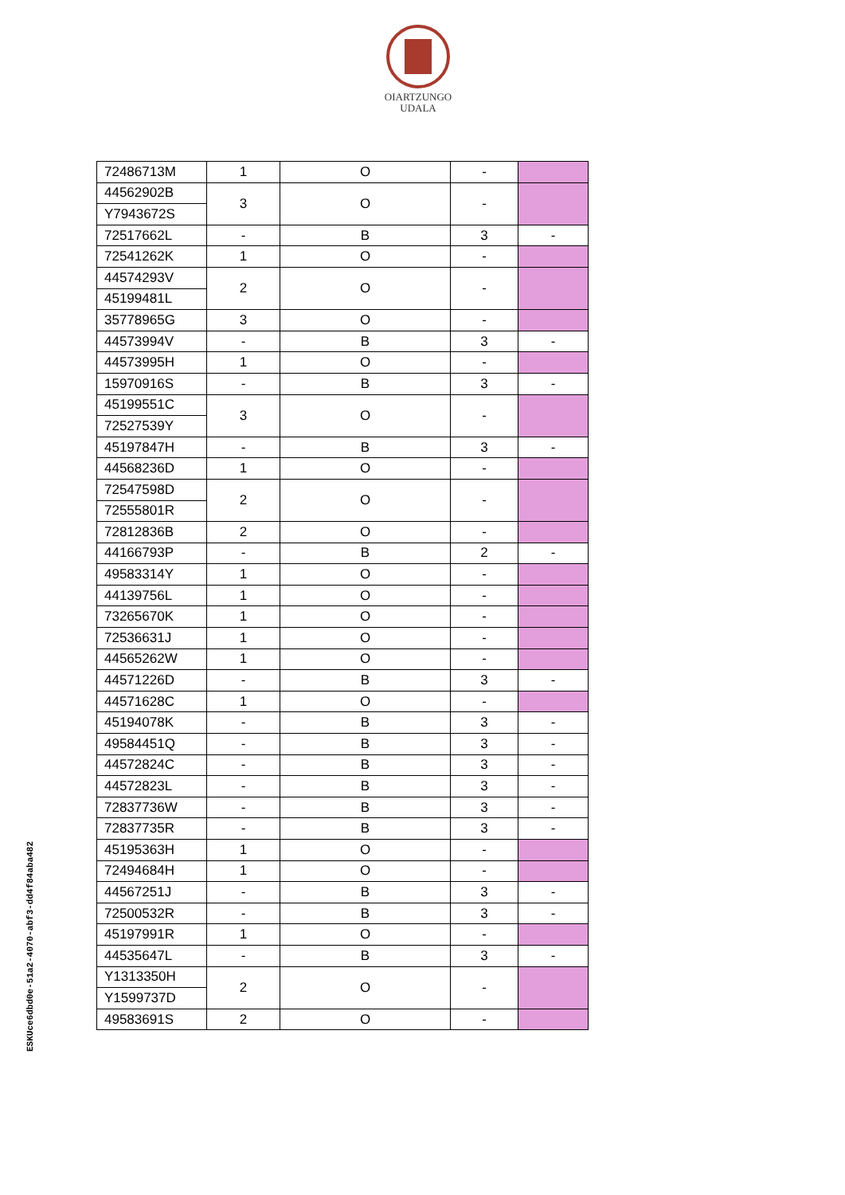OIARTZUNGO
UDALA
| 72486713M | 1 | O | - | |
| 44562902B | 3 | O | - | |
| Y7943672S | | | | |
| 72517662L | - | B | 3 | - |
| 72541262K | 1 | O | - | |
| 44574293V | 2 | O | - | |
| 45199481L | | | | |
| 35778965G | 3 | O | - | |
| 44573994V | - | B | 3 | - |
| 44573995H | 1 | O | - | |
| 15970916S | - | B | 3 | - |
| 45199551C | 3 | O | - | |
| 72527539Y | | | | |
| 45197847H | - | B | 3 | - |
| 44568236D | 1 | O | - | |
| 72547598D | 2 | O | - | |
| 72555801R | | | | |
| 72812836B | 2 | O | - | |
| 44166793P | - | B | 2 | - |
| 49583314Y | 1 | O | - | |
| 44139756L | 1 | O | - | |
| 73265670K | 1 | O | - | |
| 72536631J | 1 | O | - | |
| 44565262W | 1 | O | - | |
| 44571226D | - | B | 3 | - |
| 44571628C | 1 | O | - | |
| 45194078K | - | B | 3 | - |
| 49584451Q | - | B | 3 | - |
| 44572824C | - | B | 3 | - |
| 44572823L | - | B | 3 | - |
| 72837736W | - | B | 3 | - |
| 72837735R | - | B | 3 | - |
| 45195363H | 1 | O | - | |
| 72494684H | 1 | O | - | |
| 44567251J | - | B | 3 | - |
| 72500532R | - | B | 3 | - |
| 45197991R | 1 | O | - | |
| 44535647L | - | B | 3 | - |
| Y1313350H | 2 | O | - | |
| Y1599737D | | | | |
| 49583691S | 2 | O | - | |
ESKUce6dbd0e-51a2-4070-abf3-dd4f84aba482